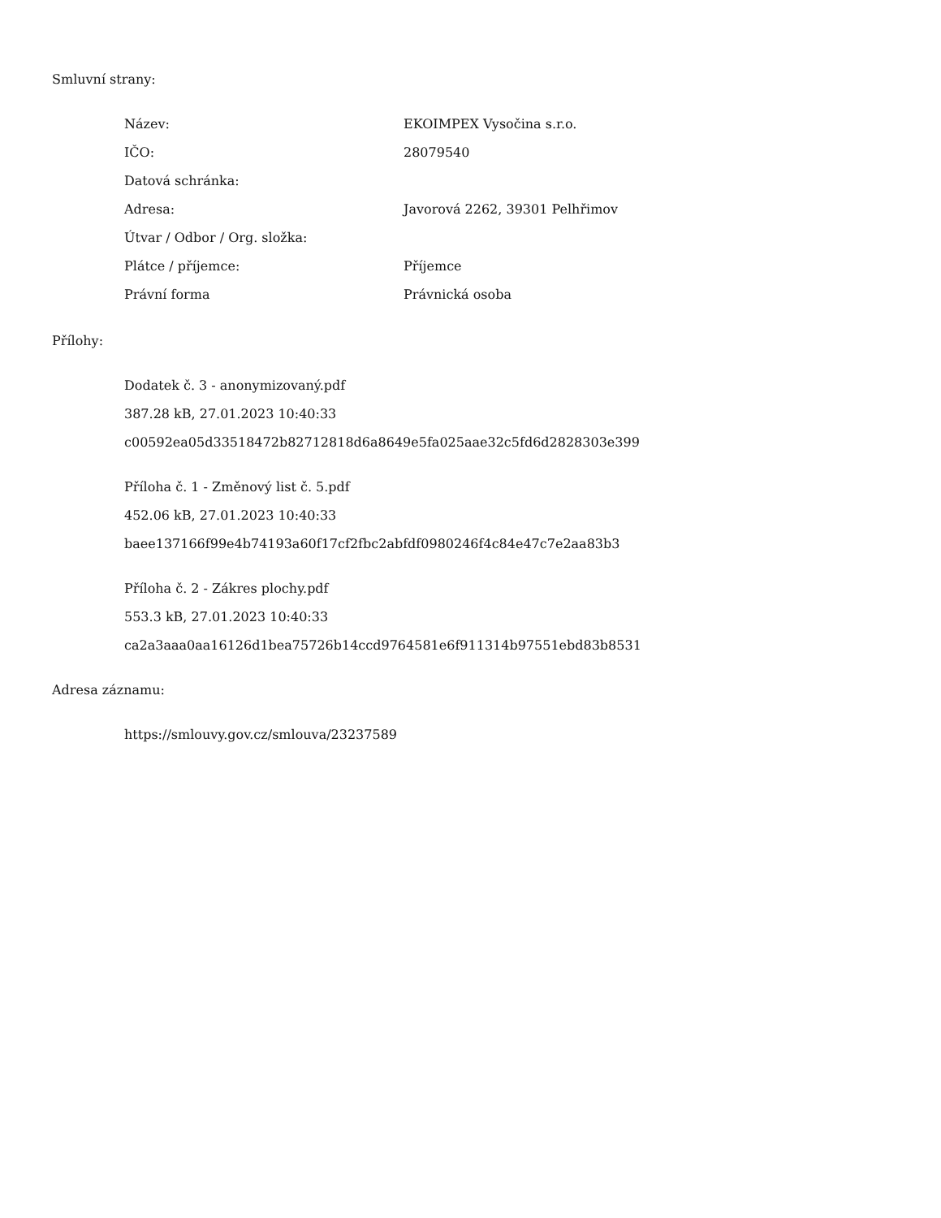Smluvní strany:
| Název: | EKOIMPEX Vysočina s.r.o. |
| IČO: | 28079540 |
| Datová schránka: | |
| Adresa: | Javorová 2262, 39301 Pelhřimov |
| Útvar / Odbor / Org. složka: | |
| Plátce / příjemce: | Příjemce |
| Právní forma | Právnická osoba |
Přílohy:
Dodatek č. 3 - anonymizovaný.pdf
387.28 kB, 27.01.2023 10:40:33
c00592ea05d33518472b82712818d6a8649e5fa025aae32c5fd6d2828303e399
Příloha č. 1 - Změnový list č. 5.pdf
452.06 kB, 27.01.2023 10:40:33
baee137166f99e4b74193a60f17cf2fbc2abfdf0980246f4c84e47c7e2aa83b3
Příloha č. 2 - Zákres plochy.pdf
553.3 kB, 27.01.2023 10:40:33
ca2a3aaa0aa16126d1bea75726b14ccd9764581e6f911314b97551ebd83b8531
Adresa záznamu:
https://smlouvy.gov.cz/smlouva/23237589